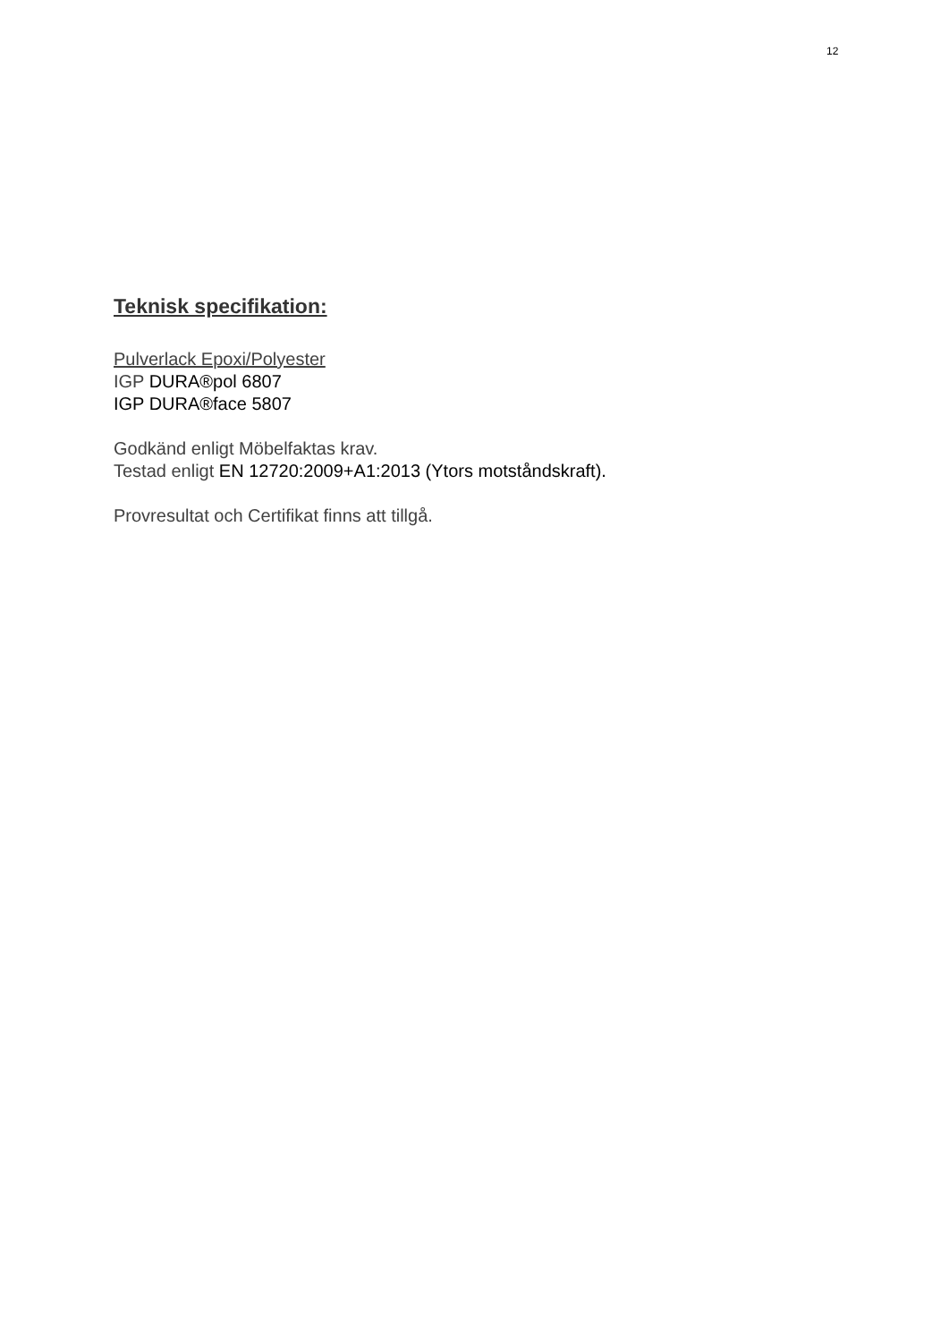12
Teknisk specifikation:
Pulverlack Epoxi/Polyester
IGP DURA®pol 6807
IGP DURA®face 5807
Godkänd enligt Möbelfaktas krav.
Testad enligt EN 12720:2009+A1:2013 (Ytors motståndskraft).
Provresultat och Certifikat finns att tillgå.